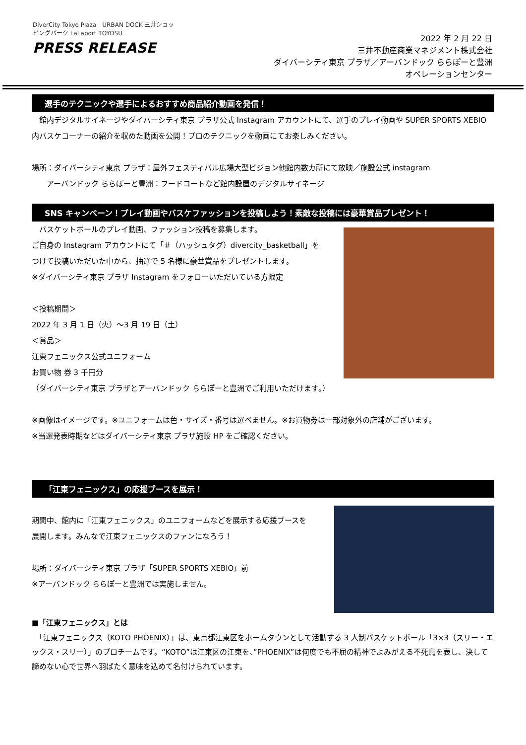DiverCity Tokyo Plaza　URBAN DOCK 三井ショッピングパーク LaLaport TOYOSU
PRESS RELEASE
2022 年 2 月 22 日
三井不動産商業マネジメント株式会社
ダイバーシティ東京 プラザ／アーバンドック ららぽーと豊洲
オペレーションセンター
選手のテクニックや選手によるおすすめ商品紹介動画を発信！
　館内デジタルサイネージやダイバーシティ東京 プラザ公式 Instagram アカウントにて、選手のプレイ動画や SUPER SPORTS XEBIO 内バスケコーナーの紹介を収めた動画を公開！プロのテクニックを動画にてお楽しみください。
場所：ダイバーシティ東京 プラザ：屋外フェスティバル広場大型ビジョン他館内数カ所にて放映／施設公式 instagram
　　アーバンドック ららぽーと豊洲：フードコートなど館内設置のデジタルサイネージ
SNS キャンペーン！プレイ動画やバスケファッションを投稿しよう！素敵な投稿には豪華賞品プレゼント！
　バスケットボールのプレイ動画、ファッション投稿を募集します。
ご自身の Instagram アカウントにて「＃（ハッシュタグ）divercity_basketball」を
つけて投稿いただいた中から、抽選で 5 名様に豪華賞品をプレゼントします。
※ダイバーシティ東京 プラザ Instagram をフォローいただいている方限定
＜投稿期間＞
2022 年 3 月 1 日（火）～3 月 19 日（土）
＜賞品＞
江東フェニックス公式ユニフォーム
お買い物 券 3 千円分
（ダイバーシティ東京 プラザとアーバンドック ららぽーと豊洲でご利用いただけます。）
※画像はイメージです。※ユニフォームは色・サイズ・番号は選べません。※お買物券は一部対象外の店舗がございます。
※当選発表時期などはダイバーシティ東京 プラザ施設 HP をご確認ください。
「江東フェニックス」の応援ブースを展示！
期間中、館内に「江東フェニックス」のユニフォームなどを展示する応援ブースを
展開します。みんなで江東フェニックスのファンになろう！
場所：ダイバーシティ東京 プラザ「SUPER SPORTS XEBIO」前
※アーバンドック ららぽーと豊洲では実施しません。
■「江東フェニックス」とは
　「江東フェニックス（KOTO PHOENIX）」は、東京都江東区をホームタウンとして活動する 3 人制バスケットボール「3×3（スリー・エックス・スリー）」のプロチームです。“KOTO”は江東区の江東を、”PHOENIX”は何度でも不屈の精神でよみがえる不死鳥を表し、決して諦めない心で世界へ羽ばたく意味を込めて名付けられています。